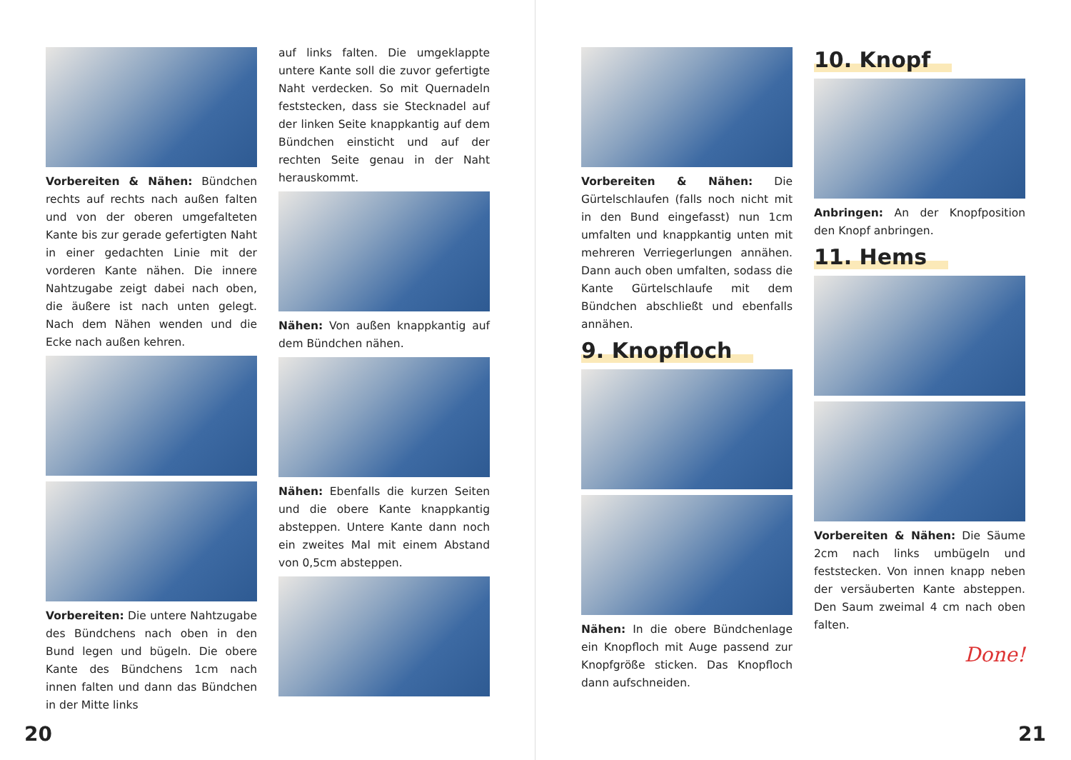Vorbereiten & Nähen: Bündchen rechts auf rechts nach außen falten und von der oberen umgefalteten Kante bis zur gerade gefertigten Naht in einer gedachten Linie mit der vorderen Kante nähen. Die innere Nahtzugabe zeigt dabei nach oben, die äußere ist nach unten gelegt. Nach dem Nähen wenden und die Ecke nach außen kehren.
Vorbereiten: Die untere Nahtzugabe des Bündchens nach oben in den Bund legen und bügeln. Die obere Kante des Bündchens 1cm nach innen falten und dann das Bündchen in der Mitte links
auf links falten. Die umgeklappte untere Kante soll die zuvor gefertigte Naht verdecken. So mit Quernadeln feststecken, dass sie Stecknadel auf der linken Seite knappkantig auf dem Bündchen einsticht und auf der rechten Seite genau in der Naht herauskommt.
Nähen: Von außen knappkantig auf dem Bündchen nähen.
Nähen: Ebenfalls die kurzen Seiten und die obere Kante knappkantig absteppen. Untere Kante dann noch ein zweites Mal mit einem Abstand von 0,5cm absteppen.
20
Vorbereiten & Nähen: Die Gürtelschlaufen (falls noch nicht mit in den Bund eingefasst) nun 1cm umfalten und knappkantig unten mit mehreren Verriegerlungen annähen. Dann auch oben umfalten, sodass die Kante Gürtelschlaufe mit dem Bündchen abschließt und ebenfalls annähen.
9. Knopfloch
Nähen: In die obere Bündchenlage ein Knopfloch mit Auge passend zur Knopfgröße sticken. Das Knopfloch dann aufschneiden.
10. Knopf
Anbringen: An der Knopfposition den Knopf anbringen.
11. Hems
Vorbereiten & Nähen: Die Säume 2cm nach links umbügeln und feststecken. Von innen knapp neben der versäuberten Kante absteppen. Den Saum zweimal 4 cm nach oben falten.
Done!
21